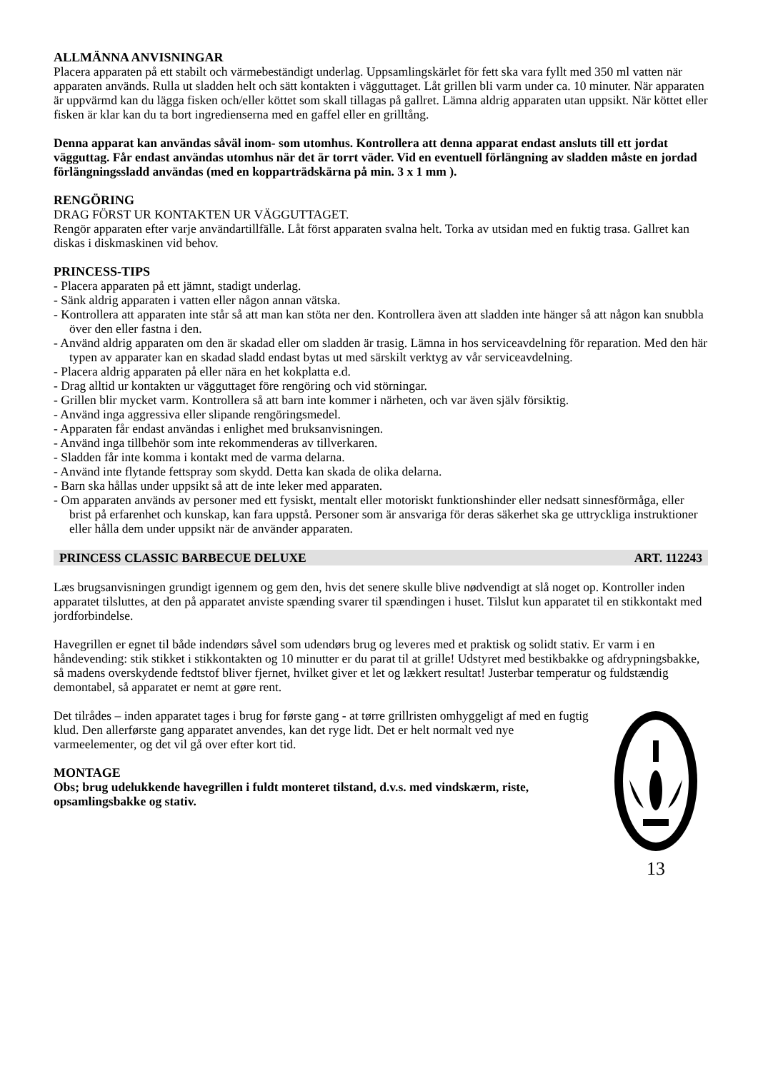ALLMÄNNA ANVISNINGAR
Placera apparaten på ett stabilt och värmebeständigt underlag. Uppsamlingskärlet för fett ska vara fyllt med 350 ml vatten när apparaten används. Rulla ut sladden helt och sätt kontakten i vägguttaget. Låt grillen bli varm under ca. 10 minuter. När apparaten är uppvärmd kan du lägga fisken och/eller köttet som skall tillagas på gallret. Lämna aldrig apparaten utan uppsikt. När köttet eller fisken är klar kan du ta bort ingredienserna med en gaffel eller en grilltång.
Denna apparat kan användas såväl inom- som utomhus. Kontrollera att denna apparat endast ansluts till ett jordat vägguttag. Får endast användas utomhus när det är torrt väder. Vid en eventuell förlängning av sladden måste en jordad förlängningssladd användas (med en kopparträdskärna på min. 3 x 1 mm ).
RENGÖRING
DRAG FÖRST UR KONTAKTEN UR VÄGGUTTAGET.
Rengör apparaten efter varje användartillfälle. Låt först apparaten svalna helt. Torka av utsidan med en fuktig trasa. Gallret kan diskas i diskmaskinen vid behov.
PRINCESS-TIPS
- Placera apparaten på ett jämnt, stadigt underlag.
- Sänk aldrig apparaten i vatten eller någon annan vätska.
- Kontrollera att apparaten inte står så att man kan stöta ner den. Kontrollera även att sladden inte hänger så att någon kan snubbla över den eller fastna i den.
- Använd aldrig apparaten om den är skadad eller om sladden är trasig. Lämna in hos serviceavdelning för reparation. Med den här typen av apparater kan en skadad sladd endast bytas ut med särskilt verktyg av vår serviceavdelning.
- Placera aldrig apparaten på eller nära en het kokplatta e.d.
- Drag alltid ur kontakten ur vägguttaget före rengöring och vid störningar.
- Grillen blir mycket varm. Kontrollera så att barn inte kommer i närheten, och var även själv försiktig.
- Använd inga aggressiva eller slipande rengöringsmedel.
- Apparaten får endast användas i enlighet med bruksanvisningen.
- Använd inga tillbehör som inte rekommenderas av tillverkaren.
- Sladden får inte komma i kontakt med de varma delarna.
- Använd inte flytande fettspray som skydd. Detta kan skada de olika delarna.
- Barn ska hållas under uppsikt så att de inte leker med apparaten.
- Om apparaten används av personer med ett fysiskt, mentalt eller motoriskt funktionshinder eller nedsatt sinnesförmåga, eller brist på erfarenhet och kunskap, kan fara uppstå. Personer som är ansvariga för deras säkerhet ska ge uttryckliga instruktioner eller hålla dem under uppsikt när de använder apparaten.
PRINCESS CLASSIC BARBECUE DELUXE ART. 112243
Læs brugsanvisningen grundigt igennem og gem den, hvis det senere skulle blive nødvendigt at slå noget op. Kontroller inden apparatet tilsluttes, at den på apparatet anviste spænding svarer til spændingen i huset. Tilslut kun apparatet til en stikkontakt med jordforbindelse.
Havegrillen er egnet til både indendørs såvel som udendørs brug og leveres med et praktisk og solidt stativ. Er varm i en håndevending: stik stikket i stikkontakten og 10 minutter er du parat til at grille! Udstyret med bestikbakke og afdrypningsbakke, så madens overskydende fedtstof bliver fjernet, hvilket giver et let og lækkert resultat! Justerbar temperatur og fuldstændig demontabel, så apparatet er nemt at gøre rent.
Det tilrådes – inden apparatet tages i brug for første gang - at tørre grillristen omhyggeligt af med en fugtig klud. Den allerførste gang apparatet anvendes, kan det ryge lidt. Det er helt normalt ved nye varmeelementer, og det vil gå over efter kort tid.
MONTAGE
Obs; brug udelukkende havegrillen i fuldt monteret tilstand, d.v.s. med vindskærm, riste, opsamlingsbakke og stativ.
13